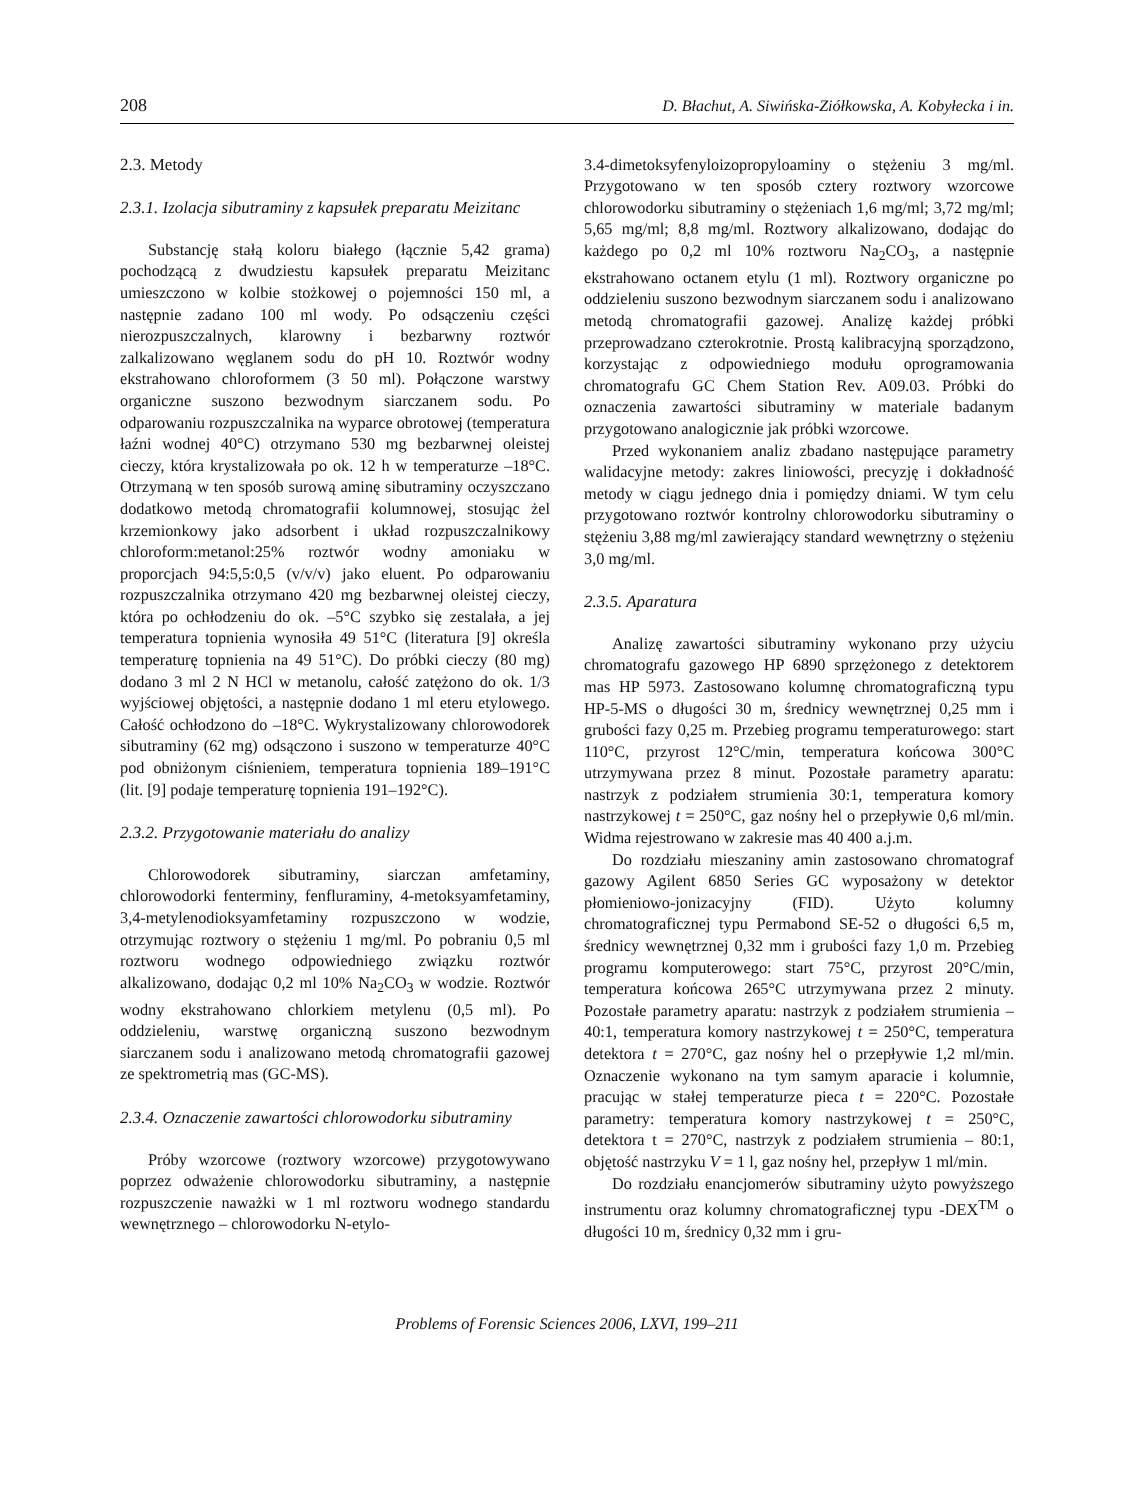208 D. Błachut, A. Siwińska-Ziółkowska, A. Kobyłecka i in.
2.3. Metody
2.3.1. Izolacja sibutraminy z kapsułek preparatu Meizitanc
Substancję stałą koloru białego (łącznie 5,42 grama) pochodzącą z dwudziestu kapsułek preparatu Meizitanc umieszczono w kolbie stożkowej o pojemności 150 ml, a następnie zadano 100 ml wody. Po odsączeniu części nierozpuszczalnych, klarowny i bezbarwny roztwór zalkalizowano węglanem sodu do pH 10. Roztwór wodny ekstrahowano chloroformem (3 50 ml). Połączone warstwy organiczne suszono bezwodnym siarczanem sodu. Po odparowaniu rozpuszczalnika na wyparce obrotowej (temperatura łaźni wodnej 40°C) otrzymano 530 mg bezbarwnej oleistej cieczy, która krystalizowała po ok. 12 h w temperaturze –18°C. Otrzymaną w ten sposób surową aminę sibutraminy oczyszczano dodatkowo metodą chromatografii kolumnowej, stosując żel krzemionkowy jako adsorbent i układ rozpuszczalnikowy chloroform:metanol:25% roztwór wodny amoniaku w proporcjach 94:5,5:0,5 (v/v/v) jako eluent. Po odparowaniu rozpuszczalnika otrzymano 420 mg bezbarwnej oleistej cieczy, która po ochłodzeniu do ok. –5°C szybko się zestalała, a jej temperatura topnienia wynosiła 49 51°C (literatura [9] określa temperaturę topnienia na 49 51°C). Do próbki cieczy (80 mg) dodano 3 ml 2 N HCl w metanolu, całość zatężono do ok. 1/3 wyjściowej objętości, a następnie dodano 1 ml eteru etylowego. Całość ochłodzono do –18°C. Wykrystalizowany chlorowodorek sibutraminy (62 mg) odsączono i suszono w temperaturze 40°C pod obniżonym ciśnieniem, temperatura topnienia 189–191°C (lit. [9] podaje temperaturę topnienia 191–192°C).
2.3.2. Przygotowanie materiału do analizy
Chlorowodorek sibutraminy, siarczan amfetaminy, chlorowodorki fenterminy, fenfluraminy, 4-metoksyamfetaminy, 3,4-metylenodioksyamfetaminy rozpuszczono w wodzie, otrzymując roztwory o stężeniu 1 mg/ml. Po pobraniu 0,5 ml roztworu wodnego odpowiedniego związku roztwór alkalizowano, dodając 0,2 ml 10% Na<sub>2</sub>CO<sub>3</sub> w wodzie. Roztwór wodny ekstrahowano chlorkiem metylenu (0,5 ml). Po oddzieleniu, warstwę organiczną suszono bezwodnym siarczanem sodu i analizowano metodą chromatografii gazowej ze spektrometrią mas (GC-MS).
2.3.4. Oznaczenie zawartości chlorowodorku sibutraminy
Próby wzorcowe (roztwory wzorcowe) przygotowywano poprzez odważenie chlorowodorku sibutraminy, a następnie rozpuszczenie naważki w 1 ml roztworu wodnego standardu wewnętrznego – chlorowodorku N-etylo-
3.4-dimetoksyfenyloizopropyloaminy o stężeniu 3 mg/ml. Przygotowano w ten sposób cztery roztwory wzorcowe chlorowodorku sibutraminy o stężeniach 1,6 mg/ml; 3,72 mg/ml; 5,65 mg/ml; 8,8 mg/ml. Roztwory alkalizowano, dodając do każdego po 0,2 ml 10% roztworu Na<sub>2</sub>CO<sub>3</sub>, a następnie ekstrahowano octanem etylu (1 ml). Roztwory organiczne po oddzieleniu suszono bezwodnym siarczanem sodu i analizowano metodą chromatografii gazowej. Analizę każdej próbki przeprowadzano czterokrotnie. Prostą kalibracyjną sporządzono, korzystając z odpowiedniego modułu oprogramowania chromatografu GC Chem Station Rev. A09.03. Próbki do oznaczenia zawartości sibutraminy w materiale badanym przygotowano analogicznie jak próbki wzorcowe.
Przed wykonaniem analiz zbadano następujące parametry walidacyjne metody: zakres liniowości, precyzję i dokładność metody w ciągu jednego dnia i pomiędzy dniami. W tym celu przygotowano roztwór kontrolny chlorowodorku sibutraminy o stężeniu 3,88 mg/ml zawierający standard wewnętrzny o stężeniu 3,0 mg/ml.
2.3.5. Aparatura
Analizę zawartości sibutraminy wykonano przy użyciu chromatografu gazowego HP 6890 sprzężonego z detektorem mas HP 5973. Zastosowano kolumnę chromatograficzną typu HP-5-MS o długości 30 m, średnicy wewnętrznej 0,25 mm i grubości fazy 0,25 m. Przebieg programu temperaturowego: start 110°C, przyrost 12°C/min, temperatura końcowa 300°C utrzymywana przez 8 minut. Pozostałe parametry aparatu: nastrzyk z podziałem strumienia 30:1, temperatura komory nastrzykowej t = 250°C, gaz nośny hel o przepływie 0,6 ml/min. Widma rejestrowano w zakresie mas 40 400 a.j.m.
Do rozdziału mieszaniny amin zastosowano chromatograf gazowy Agilent 6850 Series GC wyposażony w detektor płomieniowo-jonizacyjny (FID). Użyto kolumny chromatograficznej typu Permabond SE-52 o długości 6,5 m, średnicy wewnętrznej 0,32 mm i grubości fazy 1,0 m. Przebieg programu komputerowego: start 75°C, przyrost 20°C/min, temperatura końcowa 265°C utrzymywana przez 2 minuty. Pozostałe parametry aparatu: nastrzyk z podziałem strumienia – 40:1, temperatura komory nastrzykowej t = 250°C, temperatura detektora t = 270°C, gaz nośny hel o przepływie 1,2 ml/min. Oznaczenie wykonano na tym samym aparacie i kolumnie, pracując w stałej temperaturze pieca t = 220°C. Pozostałe parametry: temperatura komory nastrzykowej t = 250°C, detektora t = 270°C, nastrzyk z podziałem strumienia – 80:1, objętość nastrzyku V = 1 l, gaz nośny hel, przepływ 1 ml/min.
Do rozdziału enancjomerów sibutraminy użyto powyższego instrumentu oraz kolumny chromatograficznej typu -DEX<sup>TM</sup> o długości 10 m, średnicy 0,32 mm i gru-
Problems of Forensic Sciences 2006, LXVI, 199–211